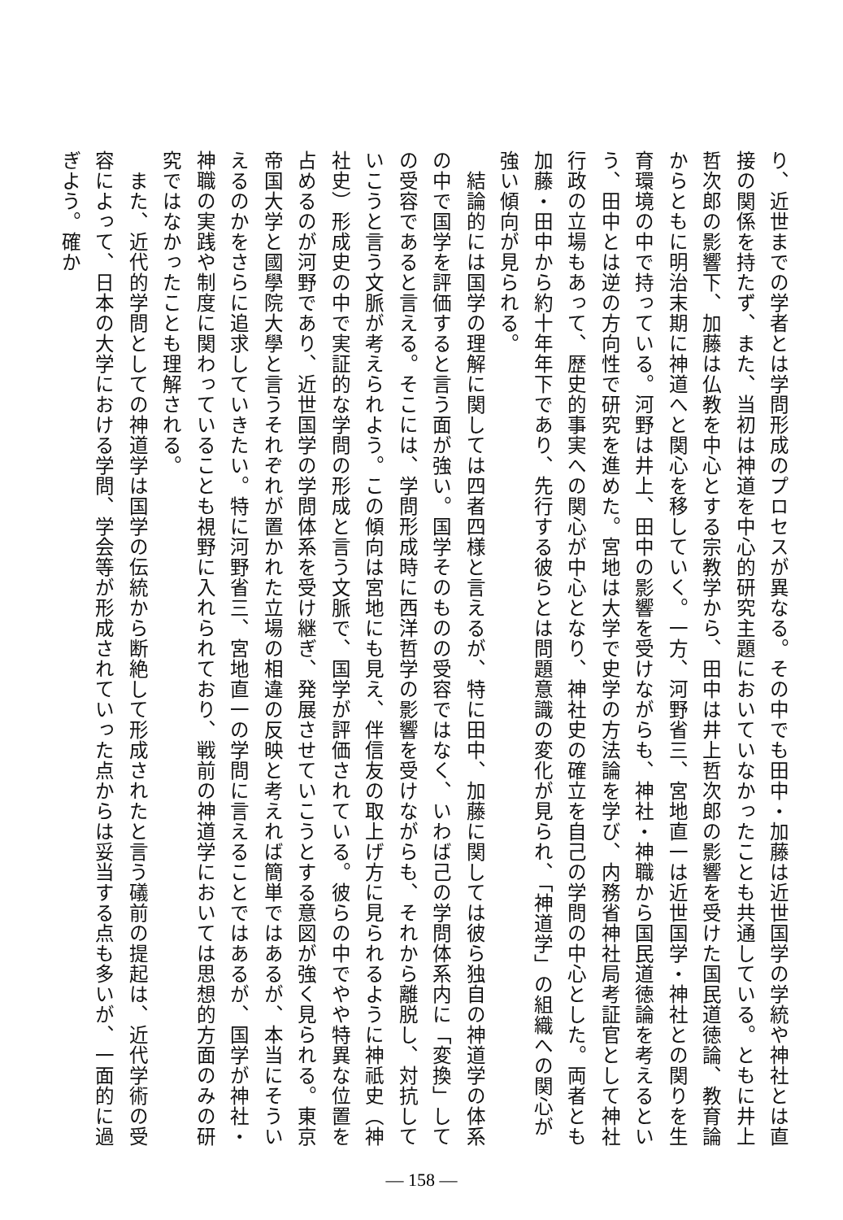り、近世までの学者とは学問形成のプロセスが異なる。その中でも田中・加藤は近世国学の学統や神社とは直接の関係を持たず、また、当初は神道を中心的研究主題においていなかったことも共通している。ともに井上哲次郎の影響下、加藤は仏教を中心とする宗教学から、田中は井上哲次郎の影響を受けた国民道徳論、教育論からともに明治末期に神道へと関心を移していく。一方、河野省三、宮地直一は近世国学・神社との関りを生育環境の中で持っている。河野は井上、田中の影響を受けながらも、神社・神職から国民道徳論を考えるという、田中とは逆の方向性で研究を進めた。宮地は大学で史学の方法論を学び、内務省神社局考証官として神社行政の立場もあって、歴史的事実への関心が中心となり、神社史の確立を自己の学問の中心とした。両者とも加藤・田中から約十年年下であり、先行する彼らとは問題意識の変化が見られ、「神道学」の組織への関心が強い傾向が見られる。
　結論的には国学の理解に関しては四者四様と言えるが、特に田中、加藤に関しては彼ら独自の神道学の体系の中で国学を評価すると言う面が強い。国学そのものの受容ではなく、いわば己の学問体系内に「変換」しての受容であると言える。そこには、学問形成時に西洋哲学の影響を受けながらも、それから離脱し、対抗していこうと言う文脈が考えられよう。この傾向は宮地にも見え、伴信友の取上げ方に見られるように神祇史（神社史）形成史の中で実証的な学問の形成と言う文脈で、国学が評価されている。彼らの中でやや特異な位置を占めるのが河野であり、近世国学の学問体系を受け継ぎ、発展させていこうとする意図が強く見られる。東京帝国大学と國學院大學と言うそれぞれが置かれた立場の相違の反映と考えれば簡単ではあるが、本当にそういえるのかをさらに追求していきたい。特に河野省三、宮地直一の学問に言えることではあるが、国学が神社・神職の実践や制度に関わっていることも視野に入れられており、戦前の神道学においては思想的方面のみの研究ではなかったことも理解される。
　また、近代的学問としての神道学は国学の伝統から断絶して形成されたと言う礒前の提起は、近代学術の受容によって、日本の大学における学問、学会等が形成されていった点からは妥当する点も多いが、一面的に過ぎよう。確か
— 158 —